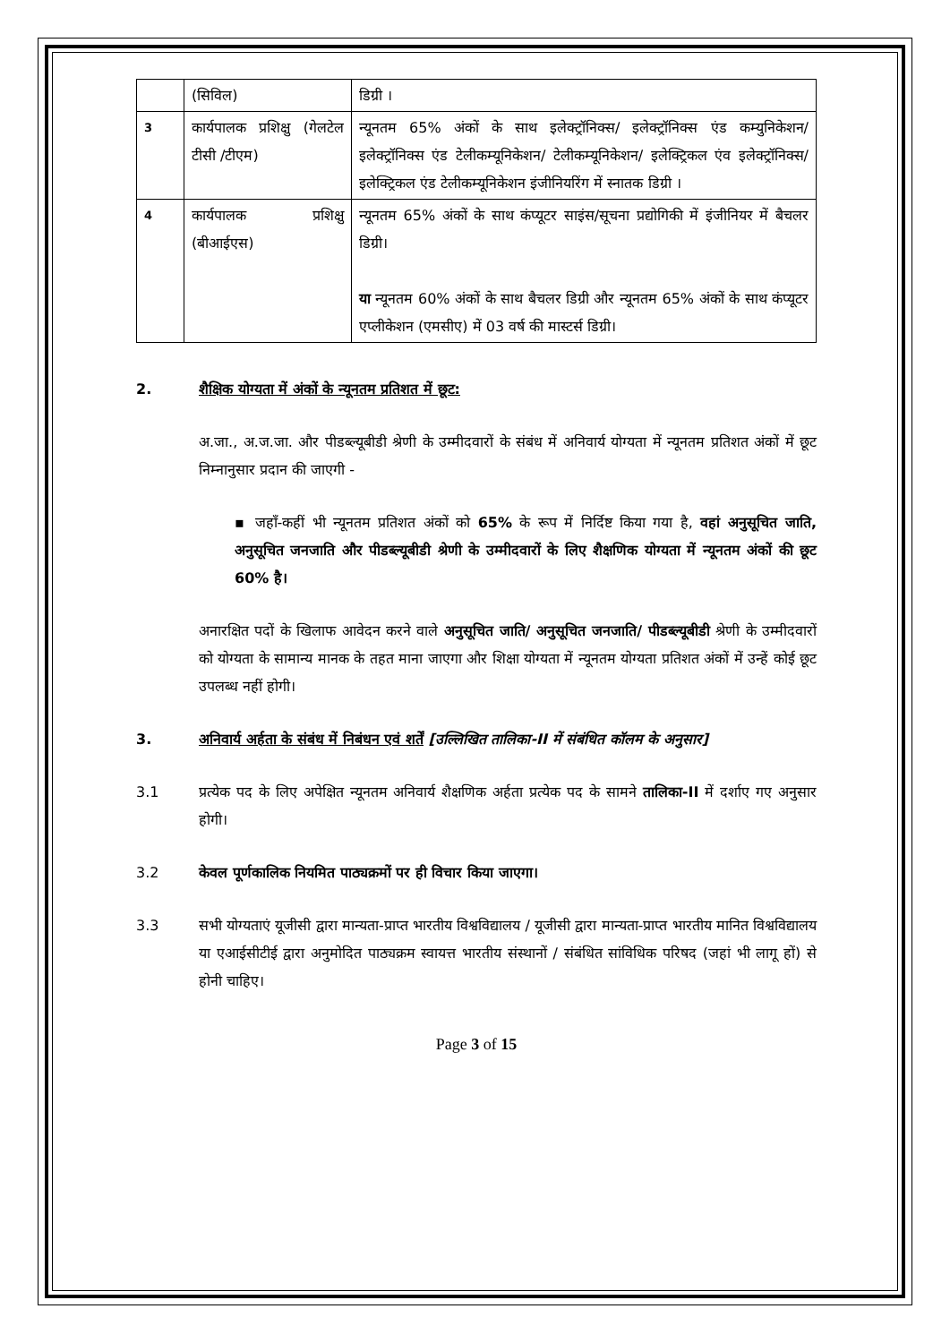| | (सिविल) | डिग्री । |
| 3 | कार्यपालक प्रशिक्षु (गेलटेल टीसी /टीएम) | न्यूनतम 65% अंकों के साथ इलेक्ट्रॉनिक्स/ इलेक्ट्रॉनिक्स एंड कम्युनिकेशन/ इलेक्ट्रॉनिक्स एंड टेलीकम्यूनिकेशन/ टेलीकम्यूनिकेशन/ इलेक्ट्रिकल एंव इलेक्ट्रॉनिक्स/ इलेक्ट्रिकल एंड टेलीकम्यूनिकेशन इंजीनियरिंग में स्नातक डिग्री । |
| 4 | कार्यपालक प्रशिक्षु (बीआईएस) | न्यूनतम 65% अंकों के साथ कंप्यूटर साइंस/सूचना प्रद्योगिकी में इंजीनियर में बैचलर डिग्री। या न्यूनतम 60% अंकों के साथ बैचलर डिग्री और न्यूनतम 65% अंकों के साथ कंप्यूटर एप्लीकेशन (एमसीए) में 03 वर्ष की मास्टर्स डिग्री। |
2. शैक्षिक योग्यता में अंकों के न्यूनतम प्रतिशत में छूट:
अ.जा., अ.ज.जा. और पीडब्ल्यूबीडी श्रेणी के उम्मीदवारों के संबंध में अनिवार्य योग्यता में न्यूनतम प्रतिशत अंकों में छूट निम्नानुसार प्रदान की जाएगी -
▪ जहाँ-कहीं भी न्यूनतम प्रतिशत अंकों को 65% के रूप में निर्दिष्ट किया गया है, वहां अनुसूचित जाति, अनुसूचित जनजाति और पीडब्ल्यूबीडी श्रेणी के उम्मीदवारों के लिए शैक्षणिक योग्यता में न्यूनतम अंकों की छूट 60% है।
अनारक्षित पदों के खिलाफ आवेदन करने वाले अनुसूचित जाति/ अनुसूचित जनजाति/ पीडब्ल्यूबीडी श्रेणी के उम्मीदवारों को योग्यता के सामान्य मानक के तहत माना जाएगा और शिक्षा योग्यता में न्यूनतम योग्यता प्रतिशत अंकों में उन्हें कोई छूट उपलब्ध नहीं होगी।
3. अनिवार्य अर्हता के संबंध में निबंधन एवं शर्तें [उल्लिखित तालिका-II में संबंधित कॉलम के अनुसार]
3.1 प्रत्येक पद के लिए अपेक्षित न्यूनतम अनिवार्य शैक्षणिक अर्हता प्रत्येक पद के सामने तालिका-II में दर्शाए गए अनुसार होगी।
3.2 केवल पूर्णकालिक नियमित पाठ्यक्रमों पर ही विचार किया जाएगा।
3.3 सभी योग्यताएं यूजीसी द्वारा मान्यता-प्राप्त भारतीय विश्वविद्यालय / यूजीसी द्वारा मान्यता-प्राप्त भारतीय मानित विश्वविद्यालय या एआईसीटीई द्वारा अनुमोदित पाठ्यक्रम स्वायत्त भारतीय संस्थानों / संबंधित सांविधिक परिषद (जहां भी लागू हों) से होनी चाहिए।
Page 3 of 15